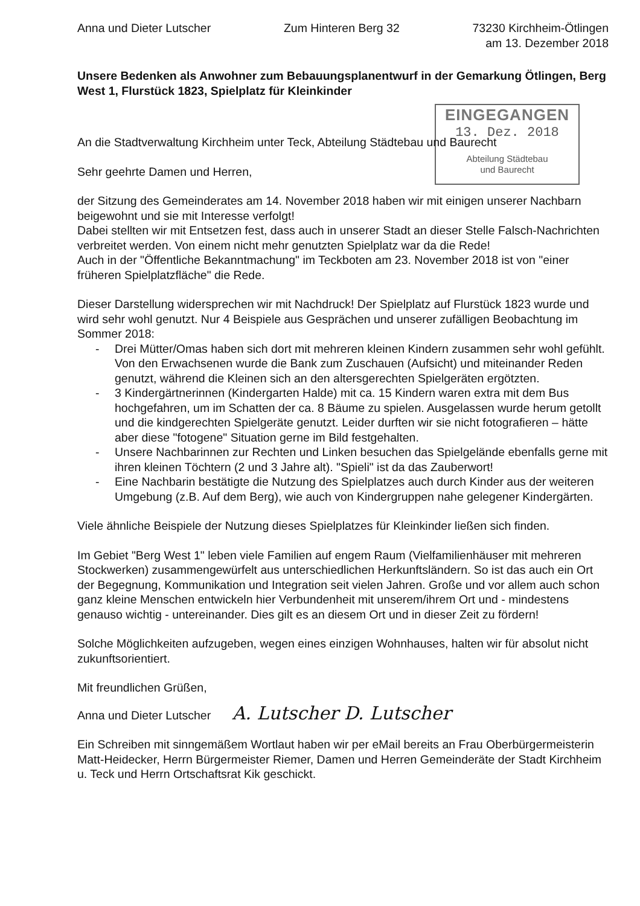EINGEGANGEN
13. Dez. 2018
Abteilung Städtebau
und Baurecht
Anna und Dieter Lutscher Zum Hinteren Berg 32 73230 Kirchheim-Ötlingen
am 13. Dezember 2018
Unsere Bedenken als Anwohner zum Bebauungsplanentwurf in der Gemarkung Ötlingen, Berg West 1, Flurstück 1823, Spielplatz für Kleinkinder
An die Stadtverwaltung Kirchheim unter Teck, Abteilung Städtebau und Baurecht
Sehr geehrte Damen und Herren,
der Sitzung des Gemeinderates am 14. November 2018 haben wir mit einigen unserer Nachbarn beigewohnt und sie mit Interesse verfolgt!
Dabei stellten wir mit Entsetzen fest, dass auch in unserer Stadt an dieser Stelle Falsch-Nachrichten verbreitet werden. Von einem nicht mehr genutzten Spielplatz war da die Rede!
Auch in der "Öffentliche Bekanntmachung" im Teckboten am 23. November 2018 ist von "einer früheren Spielplatzfläche" die Rede.
Dieser Darstellung widersprechen wir mit Nachdruck! Der Spielplatz auf Flurstück 1823 wurde und wird sehr wohl genutzt. Nur 4 Beispiele aus Gesprächen und unserer zufälligen Beobachtung im Sommer 2018:
- Drei Mütter/Omas haben sich dort mit mehreren kleinen Kindern zusammen sehr wohl gefühlt. Von den Erwachsenen wurde die Bank zum Zuschauen (Aufsicht) und miteinander Reden genutzt, während die Kleinen sich an den altersgerechten Spielgeräten ergötzten.
- 3 Kindergärtnerinnen (Kindergarten Halde) mit ca. 15 Kindern waren extra mit dem Bus hochgefahren, um im Schatten der ca. 8 Bäume zu spielen. Ausgelassen wurde herum getollt und die kindgerechten Spielgeräte genutzt. Leider durften wir sie nicht fotografieren – hätte aber diese "fotogene" Situation gerne im Bild festgehalten.
- Unsere Nachbarinnen zur Rechten und Linken besuchen das Spielgelände ebenfalls gerne mit ihren kleinen Töchtern (2 und 3 Jahre alt). "Spieli" ist da das Zauberwort!
- Eine Nachbarin bestätigte die Nutzung des Spielplatzes auch durch Kinder aus der weiteren Umgebung (z.B. Auf dem Berg), wie auch von Kindergruppen nahe gelegener Kindergärten.
Viele ähnliche Beispiele der Nutzung dieses Spielplatzes für Kleinkinder ließen sich finden.
Im Gebiet "Berg West 1" leben viele Familien auf engem Raum (Vielfamilienhäuser mit mehreren Stockwerken) zusammengewürfelt aus unterschiedlichen Herkunftsländern. So ist das auch ein Ort der Begegnung, Kommunikation und Integration seit vielen Jahren. Große und vor allem auch schon ganz kleine Menschen entwickeln hier Verbundenheit mit unserem/ihrem Ort und - mindestens genauso wichtig - untereinander. Dies gilt es an diesem Ort und in dieser Zeit zu fördern!
Solche Möglichkeiten aufzugeben, wegen eines einzigen Wohnhauses, halten wir für absolut nicht zukunftsorientiert.
Mit freundlichen Grüßen,
Anna und Dieter Lutscher A. Lutscher D. Lutscher
Ein Schreiben mit sinngemäßem Wortlaut haben wir per eMail bereits an Frau Oberbürgermeisterin Matt-Heidecker, Herrn Bürgermeister Riemer, Damen und Herren Gemeinderäte der Stadt Kirchheim u. Teck und Herrn Ortschaftsrat Kik geschickt.